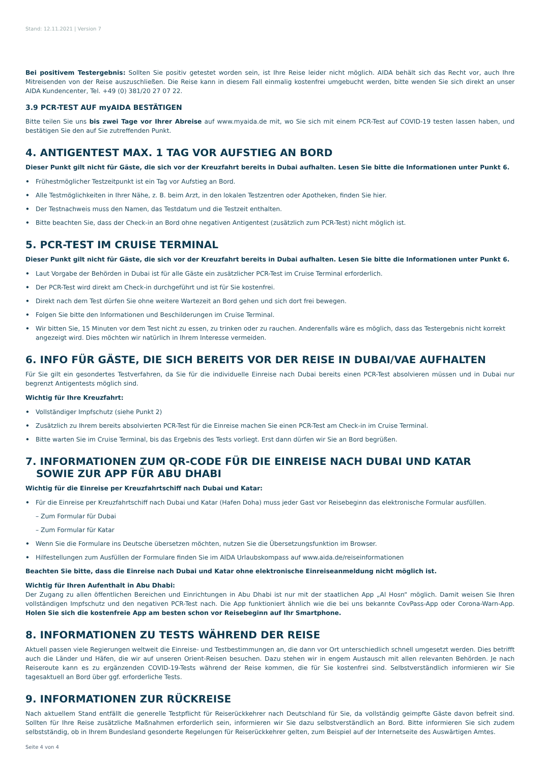Stand: 12.11.2021 | Version 7
Bei positivem Testergebnis: Sollten Sie positiv getestet worden sein, ist Ihre Reise leider nicht möglich. AIDA behält sich das Recht vor, auch Ihre Mitreisenden von der Reise auszuschließen. Die Reise kann in diesem Fall einmalig kostenfrei umgebucht werden, bitte wenden Sie sich direkt an unser AIDA Kundencenter, Tel. +49 (0) 381/20 27 07 22.
3.9 PCR-TEST AUF myAIDA BESTÄTIGEN
Bitte teilen Sie uns bis zwei Tage vor Ihrer Abreise auf www.myaida.de mit, wo Sie sich mit einem PCR-Test auf COVID-19 testen lassen haben, und bestätigen Sie den auf Sie zutreffenden Punkt.
4. ANTIGENTEST MAX. 1 TAG VOR AUFSTIEG AN BORD
Dieser Punkt gilt nicht für Gäste, die sich vor der Kreuzfahrt bereits in Dubai aufhalten. Lesen Sie bitte die Informationen unter Punkt 6.
Frühestmöglicher Testzeitpunkt ist ein Tag vor Aufstieg an Bord.
Alle Testmöglichkeiten in Ihrer Nähe, z. B. beim Arzt, in den lokalen Testzentren oder Apotheken, finden Sie hier.
Der Testnachweis muss den Namen, das Testdatum und die Testzeit enthalten.
Bitte beachten Sie, dass der Check-in an Bord ohne negativen Antigentest (zusätzlich zum PCR-Test) nicht möglich ist.
5. PCR-TEST IM CRUISE TERMINAL
Dieser Punkt gilt nicht für Gäste, die sich vor der Kreuzfahrt bereits in Dubai aufhalten. Lesen Sie bitte die Informationen unter Punkt 6.
Laut Vorgabe der Behörden in Dubai ist für alle Gäste ein zusätzlicher PCR-Test im Cruise Terminal erforderlich.
Der PCR-Test wird direkt am Check-in durchgeführt und ist für Sie kostenfrei.
Direkt nach dem Test dürfen Sie ohne weitere Wartezeit an Bord gehen und sich dort frei bewegen.
Folgen Sie bitte den Informationen und Beschilderungen im Cruise Terminal.
Wir bitten Sie, 15 Minuten vor dem Test nicht zu essen, zu trinken oder zu rauchen. Anderenfalls wäre es möglich, dass das Testergebnis nicht korrekt angezeigt wird. Dies möchten wir natürlich in Ihrem Interesse vermeiden.
6. INFO FÜR GÄSTE, DIE SICH BEREITS VOR DER REISE IN DUBAI/VAE AUFHALTEN
Für Sie gilt ein gesondertes Testverfahren, da Sie für die individuelle Einreise nach Dubai bereits einen PCR-Test absolvieren müssen und in Dubai nur begrenzt Antigentests möglich sind.
Wichtig für Ihre Kreuzfahrt:
Vollständiger Impfschutz (siehe Punkt 2)
Zusätzlich zu Ihrem bereits absolvierten PCR-Test für die Einreise machen Sie einen PCR-Test am Check-in im Cruise Terminal.
Bitte warten Sie im Cruise Terminal, bis das Ergebnis des Tests vorliegt. Erst dann dürfen wir Sie an Bord begrüßen.
7. INFORMATIONEN ZUM QR-CODE FÜR DIE EINREISE NACH DUBAI UND KATAR
SOWIE ZUR APP FÜR ABU DHABI
Wichtig für die Einreise per Kreuzfahrtschiff nach Dubai und Katar:
Für die Einreise per Kreuzfahrtschiff nach Dubai und Katar (Hafen Doha) muss jeder Gast vor Reisebeginn das elektronische Formular ausfüllen.
– Zum Formular für Dubai
– Zum Formular für Katar
Wenn Sie die Formulare ins Deutsche übersetzen möchten, nutzen Sie die Übersetzungsfunktion im Browser.
Hilfestellungen zum Ausfüllen der Formulare finden Sie im AIDA Urlaubskompass auf www.aida.de/reiseinformationen
Beachten Sie bitte, dass die Einreise nach Dubai und Katar ohne elektronische Einreiseanmeldung nicht möglich ist.
Wichtig für Ihren Aufenthalt in Abu Dhabi:
Der Zugang zu allen öffentlichen Bereichen und Einrichtungen in Abu Dhabi ist nur mit der staatlichen App „Al Hosn“ möglich. Damit weisen Sie Ihren vollständigen Impfschutz und den negativen PCR-Test nach. Die App funktioniert ähnlich wie die bei uns bekannte CovPass-App oder Corona-Warn-App. Holen Sie sich die kostenfreie App am besten schon vor Reisebeginn auf Ihr Smartphone.
8. INFORMATIONEN ZU TESTS WÄHREND DER REISE
Aktuell passen viele Regierungen weltweit die Einreise- und Testbestimmungen an, die dann vor Ort unterschiedlich schnell umgesetzt werden. Dies betrifft auch die Länder und Häfen, die wir auf unseren Orient-Reisen besuchen. Dazu stehen wir in engem Austausch mit allen relevanten Behörden. Je nach Reiseroute kann es zu ergänzenden COVID-19-Tests während der Reise kommen, die für Sie kostenfrei sind. Selbstverständlich informieren wir Sie tagesaktuell an Bord über ggf. erforderliche Tests.
9. INFORMATIONEN ZUR RÜCKREISE
Nach aktuellem Stand entfällt die generelle Testpflicht für Reiserückkehrer nach Deutschland für Sie, da vollständig geimpfte Gäste davon befreit sind. Sollten für Ihre Reise zusätzliche Maßnahmen erforderlich sein, informieren wir Sie dazu selbstverständlich an Bord. Bitte informieren Sie sich zudem selbstständig, ob in Ihrem Bundesland gesonderte Regelungen für Reiserückkehrer gelten, zum Beispiel auf der Internetseite des Auswärtigen Amtes.
Seite 4 von 4